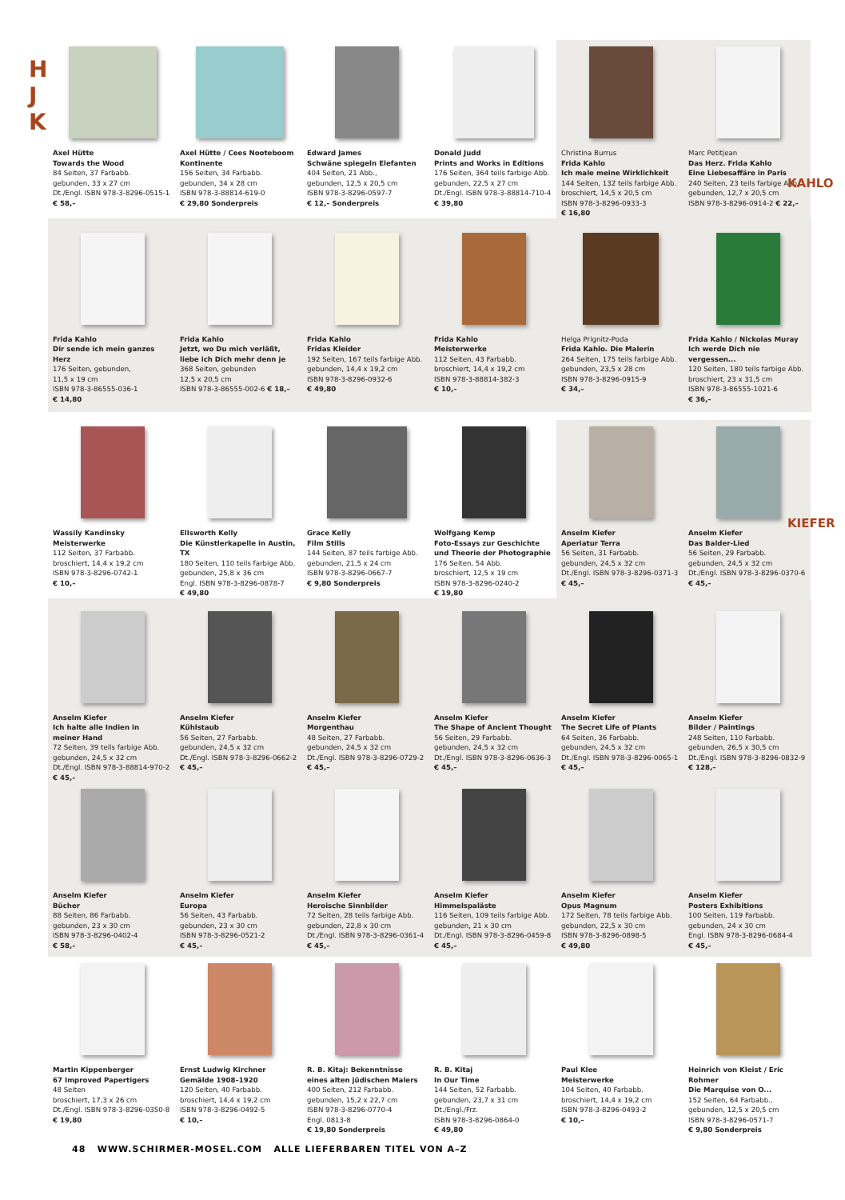H
J
K
Axel Hütte
Towards the Wood
84 Seiten, 37 Farbabb.
gebunden, 33 x 27 cm
Dt./Engl. ISBN 978-3-8296-0515-1
€ 58,–
Axel Hütte / Cees Nooteboom
Kontinente
156 Seiten, 34 Farbabb.
gebunden, 34 x 28 cm
ISBN 978-3-88814-619-0
€ 29,80 Sonderpreis
Edward James
Schwäne spiegeln Elefanten
404 Seiten, 21 Abb.,
gebunden, 12,5 x 20,5 cm
ISBN 978-3-8296-0597-7
€ 12,– Sonderpreis
Donald Judd
Prints and Works in Editions
176 Seiten, 364 teils farbige Abb.
gebunden, 22,5 x 27 cm
Dt./Engl. ISBN 978-3-88814-710-4
€ 39,80
Christina Burrus
Frida Kahlo
Ich male meine Wirklichkeit
144 Seiten, 132 teils farbige Abb.
broschiert, 14,5 x 20,5 cm
ISBN 978-3-8296-0933-3
€ 16,80
Marc Petitjean
Das Herz. Frida Kahlo
Eine Liebesaffäre in Paris
240 Seiten, 23 teils farbige Abb.
gebunden, 12,7 x 20,5 cm
ISBN 978-3-8296-0914-2 € 22,–
KAHLO
Frida Kahlo
Dir sende ich mein ganzes Herz
176 Seiten, gebunden,
11,5 x 19 cm
ISBN 978-3-86555-036-1
€ 14,80
Frida Kahlo
Jetzt, wo Du mich verläßt,
liebe ich Dich mehr denn je
368 Seiten, gebunden
12,5 x 20,5 cm
ISBN 978-3-86555-002-6 € 18,–
Frida Kahlo
Fridas Kleider
192 Seiten, 167 teils farbige Abb.
gebunden, 14,4 x 19,2 cm
ISBN 978-3-8296-0932-6
€ 49,80
Frida Kahlo
Meisterwerke
112 Seiten, 43 Farbabb.
broschiert, 14,4 x 19,2 cm
ISBN 978-3-88814-382-3
€ 10,–
Helga Prignitz-Poda
Frida Kahlo. Die Malerin
264 Seiten, 175 teils farbige Abb.
gebunden, 23,5 x 28 cm
ISBN 978-3-8296-0915-9
€ 34,–
Frida Kahlo / Nickolas Muray
Ich werde Dich nie vergessen...
120 Seiten, 180 teils farbige Abb.
broschiert, 23 x 31,5 cm
ISBN 978-3-86555-1021-6
€ 36,–
Wassily Kandinsky
Meisterwerke
112 Seiten, 37 Farbabb.
broschiert, 14,4 x 19,2 cm
ISBN 978-3-8296-0742-1
€ 10,–
Ellsworth Kelly
Die Künstlerkapelle in Austin, TX
180 Seiten, 110 teils farbige Abb.
gebunden, 25,8 x 36 cm
Engl. ISBN 978-3-8296-0878-7
€ 49,80
Grace Kelly
Film Stills
144 Seiten, 87 teils farbige Abb.
gebunden, 21,5 x 24 cm
ISBN 978-3-8296-0667-7
€ 9,80 Sonderpreis
Wolfgang Kemp
Foto-Essays zur Geschichte
und Theorie der Photographie
176 Seiten, 54 Abb.
broschiert, 12,5 x 19 cm
ISBN 978-3-8296-0240-2
€ 19,80
Anselm Kiefer
Aperiatur Terra
56 Seiten, 31 Farbabb.
gebunden, 24,5 x 32 cm
Dt./Engl. ISBN 978-3-8296-0371-3
€ 45,–
Anselm Kiefer
Das Balder-Lied
56 Seiten, 29 Farbabb.
gebunden, 24,5 x 32 cm
Dt./Engl. ISBN 978-3-8296-0370-6
€ 45,–
KIEFER
Anselm Kiefer
Ich halte alle Indien in
meiner Hand
72 Seiten, 39 teils farbige Abb.
gebunden, 24,5 x 32 cm
Dt./Engl. ISBN 978-3-88814-970-2
€ 45,–
Anselm Kiefer
Kühlstaub
56 Seiten, 27 Farbabb.
gebunden, 24,5 x 32 cm
Dt./Engl. ISBN 978-3-8296-0662-2
€ 45,–
Anselm Kiefer
Morgenthau
48 Seiten, 27 Farbabb.
gebunden, 24,5 x 32 cm
Dt./Engl. ISBN 978-3-8296-0729-2
€ 45,–
Anselm Kiefer
The Shape of Ancient Thought
56 Seiten, 29 Farbabb.
gebunden, 24,5 x 32 cm
Dt./Engl. ISBN 978-3-8296-0636-3
€ 45,–
Anselm Kiefer
The Secret Life of Plants
64 Seiten, 36 Farbabb.
gebunden, 24,5 x 32 cm
Dt./Engl. ISBN 978-3-8296-0065-1
€ 45,–
Anselm Kiefer
Bilder / Paintings
248 Seiten, 110 Farbabb.
gebunden, 26,5 x 30,5 cm
Dt./Engl. ISBN 978-3-8296-0832-9
€ 128,–
Anselm Kiefer
Bücher
88 Seiten, 86 Farbabb.
gebunden, 23 x 30 cm
ISBN 978-3-8296-0402-4
€ 58,–
Anselm Kiefer
Europa
56 Seiten, 43 Farbabb.
gebunden, 23 x 30 cm
ISBN 978-3-8296-0521-2
€ 45,–
Anselm Kiefer
Heroische Sinnbilder
72 Seiten, 28 teils farbige Abb.
gebunden, 22,8 x 30 cm
Dt./Engl. ISBN 978-3-8296-0361-4
€ 45,–
Anselm Kiefer
Himmelspaläste
116 Seiten, 109 teils farbige Abb.
gebunden, 21 x 30 cm
Dt./Engl. ISBN 978-3-8296-0459-8
€ 45,–
Anselm Kiefer
Opus Magnum
172 Seiten, 78 teils farbige Abb.
gebunden, 22,5 x 30 cm
ISBN 978-3-8296-0898-5
€ 49,80
Anselm Kiefer
Posters Exhibitions
100 Seiten, 119 Farbabb.
gebunden, 24 x 30 cm
Engl. ISBN 978-3-8296-0684-4
€ 45,–
Martin Kippenberger
67 Improved Papertigers
48 Seiten
broschiert, 17,3 x 26 cm
Dt./Engl. ISBN 978-3-8296-0350-8
€ 19,80
Ernst Ludwig Kirchner
Gemälde 1908–1920
120 Seiten, 40 Farbabb.
broschiert, 14,4 x 19,2 cm
ISBN 978-3-8296-0492-5
€ 10,–
R. B. Kitaj: Bekenntnisse
eines alten jüdischen Malers
400 Seiten, 212 Farbabb.
gebunden, 15,2 x 22,7 cm
ISBN 978-3-8296-0770-4
Engl. 0813-8
€ 19,80 Sonderpreis
R. B. Kitaj
In Our Time
144 Seiten, 52 Farbabb.
gebunden, 23,7 x 31 cm
Dt./Engl./Frz.
ISBN 978-3-8296-0864-0
€ 49,80
Paul Klee
Meisterwerke
104 Seiten, 40 Farbabb.
broschiert, 14,4 x 19,2 cm
ISBN 978-3-8296-0493-2
€ 10,–
Heinrich von Kleist / Eric Rohmer
Die Marquise von O...
152 Seiten, 64 Farbabb.,
gebunden, 12,5 x 20,5 cm
ISBN 978-3-8296-0571-7
€ 9,80 Sonderpreis
48 WWW.SCHIRMER-MOSEL.COM ALLE LIEFERBAREN TITEL VON A–Z